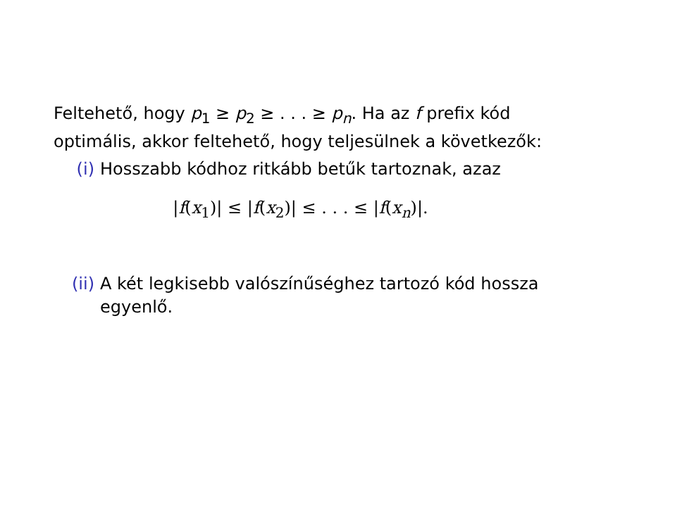Feltehető, hogy p<sub>1</sub> ≥ p<sub>2</sub> ≥ . . . ≥ p<sub>n</sub>. Ha az f prefix kód optimális, akkor feltehető, hogy teljesülnek a következők:
(i) Hosszabb kódhoz ritkább betűk tartoznak, azaz
|f(x<sub>1</sub>)| ≤ |f(x<sub>2</sub>)| ≤ . . . ≤ |f(x<sub>n</sub>)|.
(ii) A két legkisebb valószínűséghez tartozó kód hossza egyenlő.